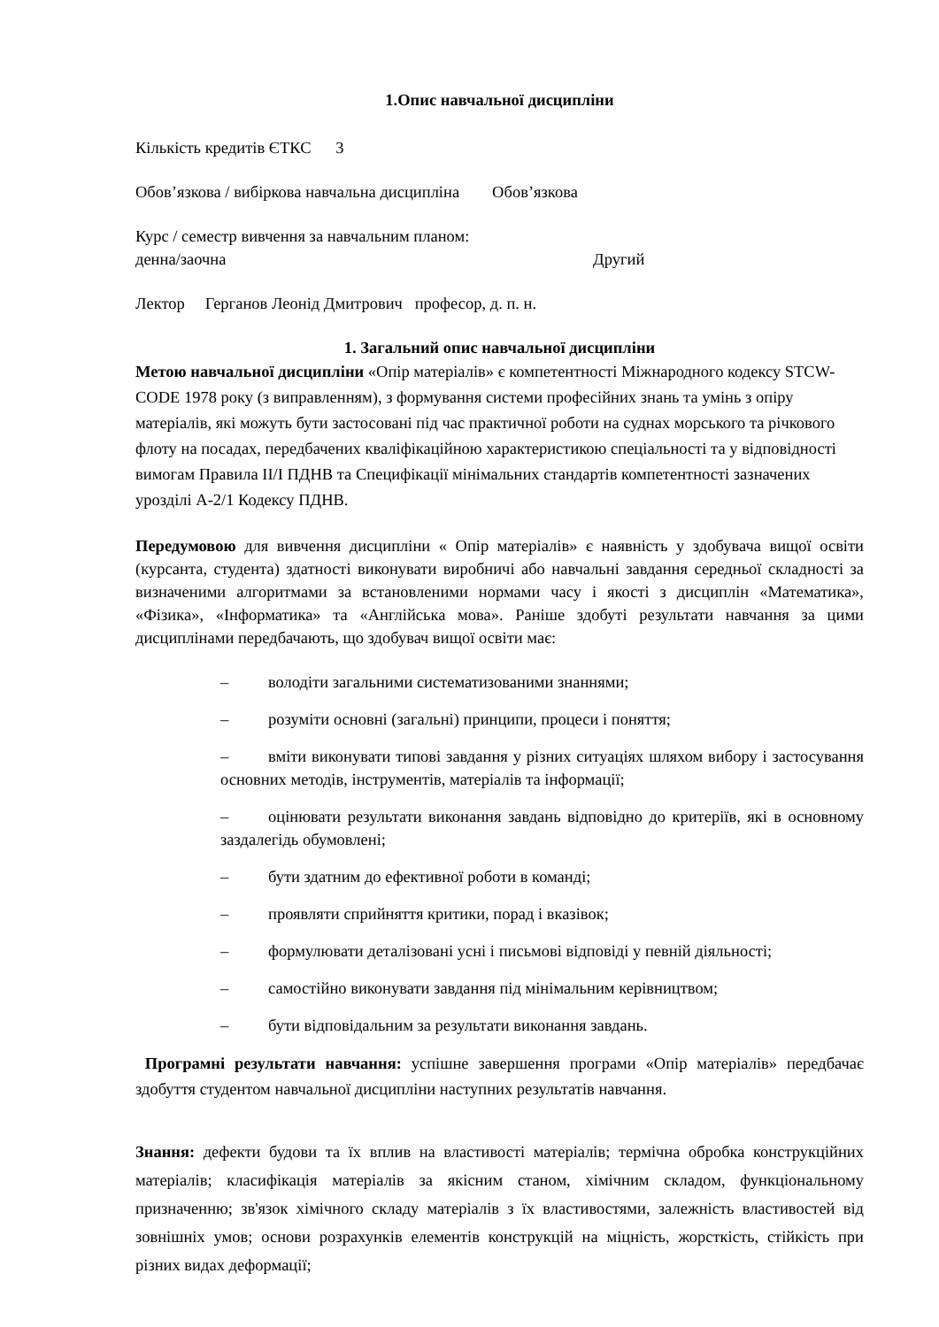1.Опис навчальної дисципліни
Кількість кредитів ЄТКС 3
Обов’язкова / вибіркова навчальна дисципліна Обов’язкова
Курс / семестр вивчення за навчальним планом:
денна/заочна Другий
Лектор Герганов Леонід Дмитрович професор, д. п. н.
1. Загальний опис навчальної дисципліни
Метою навчальної дисципліни «Опір матеріалів» є компетентності Міжнародного кодексу STCW-CODE 1978 року (з виправленням), з формування системи професійних знань та умінь з опіру матеріалів, які можуть бути застосовані під час практичної роботи на суднах морського та річкового флоту на посадах, передбачених кваліфікаційною характеристикою спеціальності та у відповідності вимогам Правила II/I ПДНВ та Специфікації мінімальних стандартів компетентності зазначених урозділі А-2/1 Кодексу ПДНВ.
Передумовою для вивчення дисципліни « Опір матеріалів» є наявність у здобувача вищої освіти (курсанта, студента) здатності виконувати виробничі або навчальні завдання середньої складності за визначеними алгоритмами за встановленими нормами часу і якості з дисциплін «Математика», «Фізика», «Інформатика» та «Англійська мова». Раніше здобуті результати навчання за цими дисциплінами передбачають, що здобувач вищої освіти має:
– володіти загальними систематизованими знаннями;
– розуміти основні (загальні) принципи, процеси і поняття;
– вміти виконувати типові завдання у різних ситуаціях шляхом вибору і застосування основних методів, інструментів, матеріалів та інформації;
– оцінювати результати виконання завдань відповідно до критеріїв, які в основному заздалегідь обумовлені;
– бути здатним до ефективної роботи в команді;
– проявляти сприйняття критики, порад і вказівок;
– формулювати деталізовані усні і письмові відповіді у певній діяльності;
– самостійно виконувати завдання під мінімальним керівництвом;
– бути відповідальним за результати виконання завдань.
Програмні результати навчання: успішне завершення програми «Опір матеріалів» передбачає здобуття студентом навчальної дисципліни наступних результатів навчання.
Знання: дефекти будови та їх вплив на властивості матеріалів; термічна обробка конструкційних матеріалів; класифікація матеріалів за якісним станом, хімічним складом, функціональному призначенню; зв'язок хімічного складу матеріалів з їх властивостями, залежність властивостей від зовнішніх умов; основи розрахунків елементів конструкцій на міцність, жорсткість, стійкість при різних видах деформації;